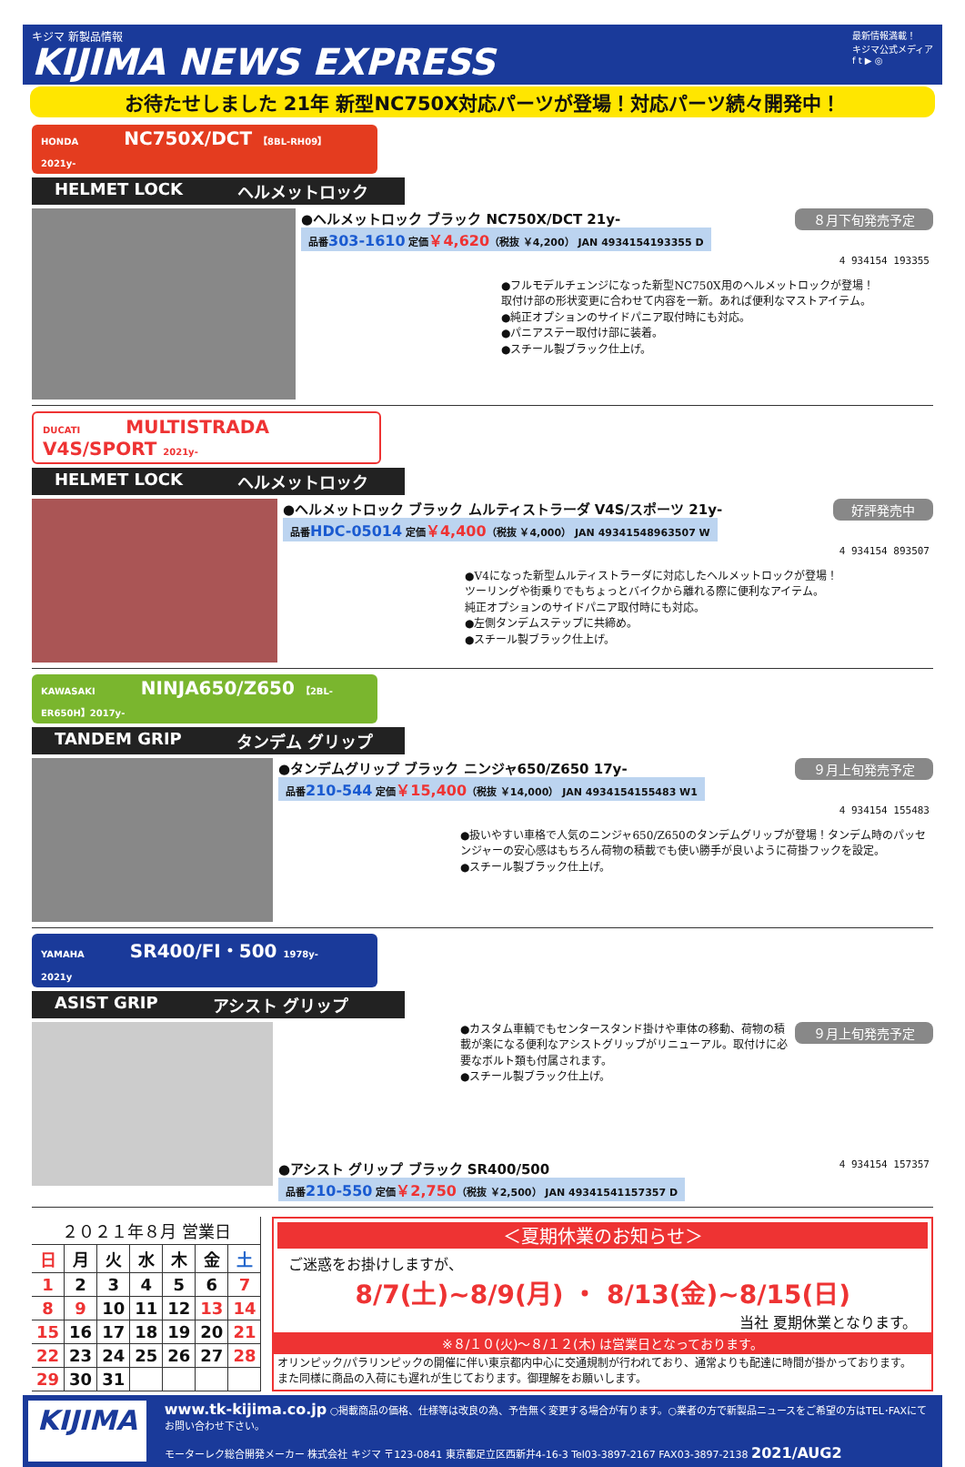キジマ 新製品情報
KIJIMA NEWS EXPRESS
最新情報満載！
キジマ公式メディア
f t ▶ ◎
お待たせしました 21年 新型NC750X対応パーツが登場！対応パーツ続々開発中！
HONDA NC750X/DCT 【8BL-RH09】2021y-
HELMET LOCK ヘルメットロック
８月下旬発売予定
●ヘルメットロック ブラック NC750X/DCT 21y-
品番303-1610 定価￥4,620（税抜 ￥4,200） JAN 4934154193355 D
4 934154 193355
●フルモデルチェンジになった新型NC750X用のヘルメットロックが登場！
取付け部の形状変更に合わせて内容を一新。あれば便利なマストアイテム。
●純正オプションのサイドパニア取付時にも対応。
●パニアステー取付け部に装着。
●スチール製ブラック仕上げ。
DUCATI MULTISTRADA V4S/SPORT 2021y-
HELMET LOCK ヘルメットロック
好評発売中
●ヘルメットロック ブラック ムルティストラーダ V4S/スポーツ 21y-
品番HDC-05014 定価￥4,400（税抜 ￥4,000） JAN 49341548963507 W
4 934154 893507
●V4になった新型ムルティストラーダに対応したヘルメットロックが登場！
ツーリングや街乗りでもちょっとバイクから離れる際に便利なアイテム。
純正オプションのサイドパニア取付時にも対応。
●左側タンデムステップに共締め。
●スチール製ブラック仕上げ。
KAWASAKI NINJA650/Z650 【2BL-ER650H】2017y-
TANDEM GRIP タンデム グリップ
９月上旬発売予定
●タンデムグリップ ブラック ニンジャ650/Z650 17y-
品番210-544 定価￥15,400（税抜 ￥14,000） JAN 4934154155483 W1
4 934154 155483
●扱いやすい車格で人気のニンジャ650/Z650のタンデムグリップが登場！タンデム時のパッセンジャーの安心感はもちろん荷物の積載でも使い勝手が良いように荷掛フックを設定。
●スチール製ブラック仕上げ。
YAMAHA SR400/FI・500 1978y-2021y
ASIST GRIP アシスト グリップ
９月上旬発売予定
●カスタム車輌でもセンタースタンド掛けや車体の移動、荷物の積載が楽になる便利なアシストグリップがリニューアル。取付けに必要なボルト類も付属されます。
●スチール製ブラック仕上げ。
4 934154 157357
●アシスト グリップ ブラック SR400/500
品番210-550 定価￥2,750（税抜 ￥2,500） JAN 49341541157357 D
| ２０２１年８月 営業日 | | | | | | |
| --- | --- | --- | --- | --- | --- | --- |
| 日 | 月 | 火 | 水 | 木 | 金 | 土 |
| 1 | 2 | 3 | 4 | 5 | 6 | 7 |
| 8 | 9 | 10 | 11 | 12 | 13 | 14 |
| 15 | 16 | 17 | 18 | 19 | 20 | 21 |
| 22 | 23 | 24 | 25 | 26 | 27 | 28 |
| 29 | 30 | 31 | | | | |
＜夏期休業のお知らせ＞
ご迷惑をお掛けしますが、
8/7(土)~8/9(月) ・ 8/13(金)~8/15(日)
当社 夏期休業となります。
※８/１０(火)～８/１２(木) は営業日となっております。
オリンピック/パラリンピックの開催に伴い東京都内中心に交通規制が行われており、通常よりも配達に時間が掛かっております。
また同様に商品の入荷にも遅れが生じております。御理解をお願いします。
KIJIMA
www.tk-kijima.co.jp ○掲載商品の価格、仕様等は改良の為、予告無く変更する場合が有ります。○業者の方で新製品ニュースをご希望の方はTEL･FAXにてお問い合わせ下さい。
モーターレク総合開発メーカー 株式会社 キジマ 〒123-0841 東京都足立区西新井4-16-3 Tel03-3897-2167 FAX03-3897-2138 2021/AUG2